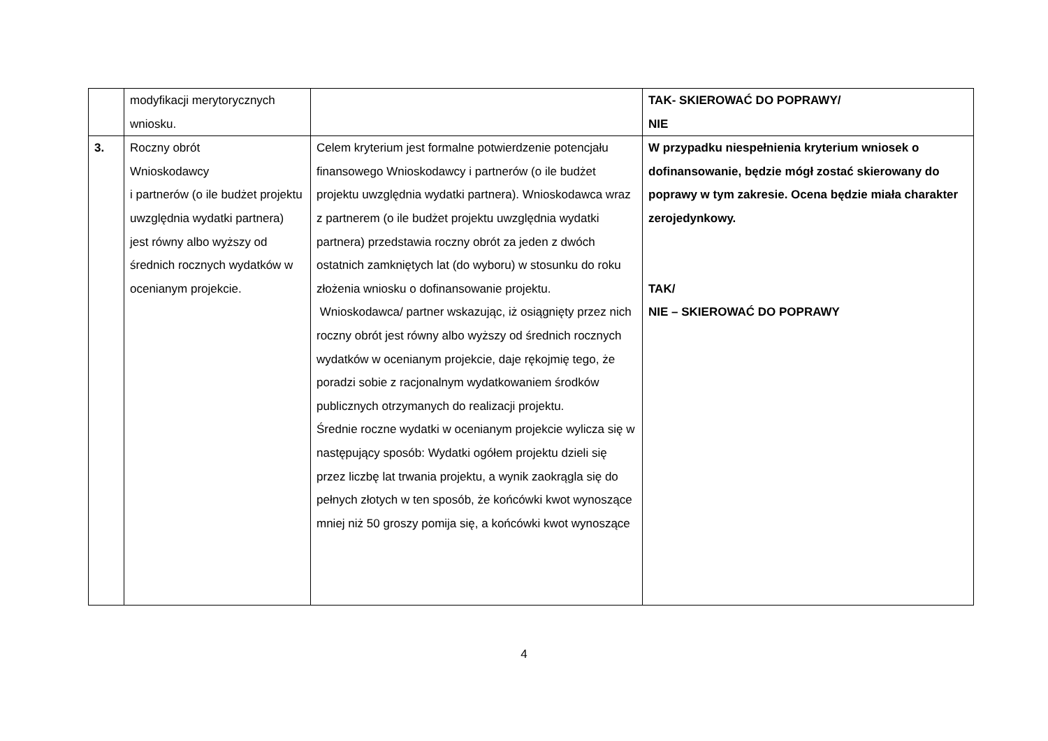| | modyfikacji merytorycznych wniosku. | | TAK- SKIEROWAĆ DO POPRAWY/ NIE |
| 3. | Roczny obrót Wnioskodawcy i partnerów (o ile budżet projektu uwzględnia wydatki partnera) jest równy albo wyższy od średnich rocznych wydatków w ocenianym projekcie. | Celem kryterium jest formalne potwierdzenie potencjału finansowego Wnioskodawcy i partnerów (o ile budżet projektu uwzględnia wydatki partnera). Wnioskodawca wraz z partnerem (o ile budżet projektu uwzględnia wydatki partnera) przedstawia roczny obrót za jeden z dwóch ostatnich zamkniętych lat (do wyboru) w stosunku do roku złożenia wniosku o dofinansowanie projektu. Wnioskodawca/ partner wskazując, iż osiągnięty przez nich roczny obrót jest równy albo wyższy od średnich rocznych wydatków w ocenianym projekcie, daje rękojmię tego, że poradzi sobie z racjonalnym wydatkowaniem środków publicznych otrzymanych do realizacji projektu. Średnie roczne wydatki w ocenianym projekcie wylicza się w następujący sposób: Wydatki ogółem projektu dzieli się przez liczbę lat trwania projektu, a wynik zaokrągla się do pełnych złotych w ten sposób, że końcówki kwot wynoszące mniej niż 50 groszy pomija się, a końcówki kwot wynoszące | W przypadku niespełnienia kryterium wniosek o dofinansowanie, będzie mógł zostać skierowany do poprawy w tym zakresie. Ocena będzie miała charakter zerojedynkowy. TAK/ NIE – SKIEROWAĆ DO POPRAWY |
4